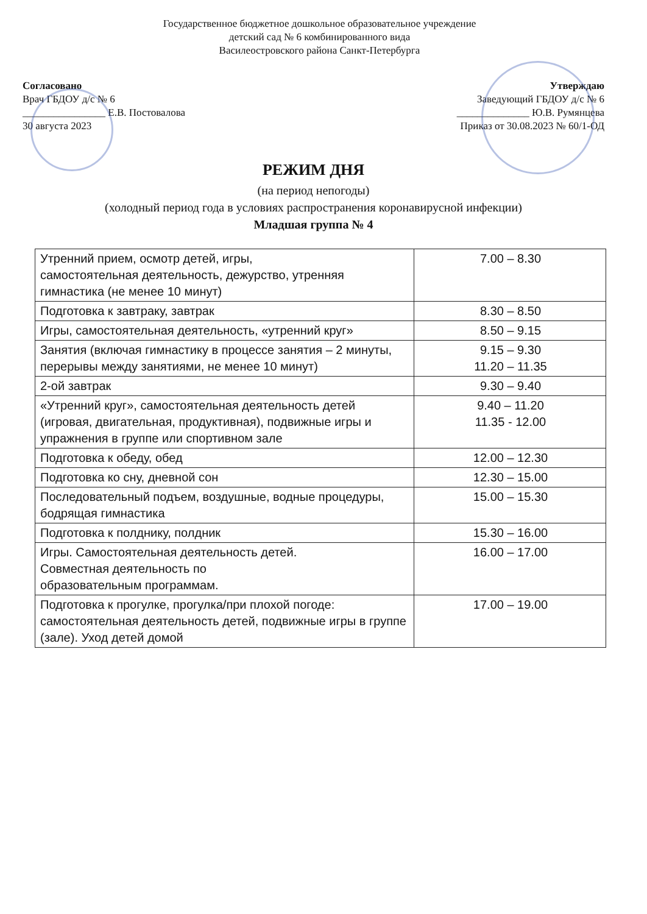Государственное бюджетное дошкольное образовательное учреждение
детский сад № 6 комбинированного вида
Василеостровского района Санкт-Петербурга
Согласовано
Врач ГБДОУ д/с № 6
________________ Е.В. Постовалова
30 августа 2023
Утверждаю
Заведующий ГБДОУ д/с № 6
______________ Ю.В. Румянцева
Приказ от 30.08.2023 № 60/1-ОД
РЕЖИМ ДНЯ
(на период непогоды)
(холодный период года в условиях распространения коронавирусной инфекции)
Младшая группа № 4
| Утренний прием, осмотр детей, игры, самостоятельная деятельность, дежурство, утренняя гимнастика (не менее 10 минут) | 7.00 – 8.30 |
| Подготовка к завтраку, завтрак | 8.30 – 8.50 |
| Игры, самостоятельная деятельность, «утренний круг» | 8.50 – 9.15 |
| Занятия (включая гимнастику в процессе занятия – 2 минуты, перерывы между занятиями, не менее 10 минут) | 9.15 – 9.30 11.20 – 11.35 |
| 2-ой завтрак | 9.30 – 9.40 |
| «Утренний круг», самостоятельная деятельность детей (игровая, двигательная, продуктивная), подвижные игры и упражнения в группе или спортивном зале | 9.40 – 11.20 11.35 - 12.00 |
| Подготовка к обеду, обед | 12.00 – 12.30 |
| Подготовка ко сну, дневной сон | 12.30 – 15.00 |
| Последовательный подъем, воздушные, водные процедуры, бодрящая гимнастика | 15.00 – 15.30 |
| Подготовка к полднику, полдник | 15.30 – 16.00 |
| Игры. Самостоятельная деятельность детей. Совместная деятельность по образовательным программам. | 16.00 – 17.00 |
| Подготовка к прогулке, прогулка/при плохой погоде: самостоятельная деятельность детей, подвижные игры в группе (зале). Уход детей домой | 17.00 – 19.00 |